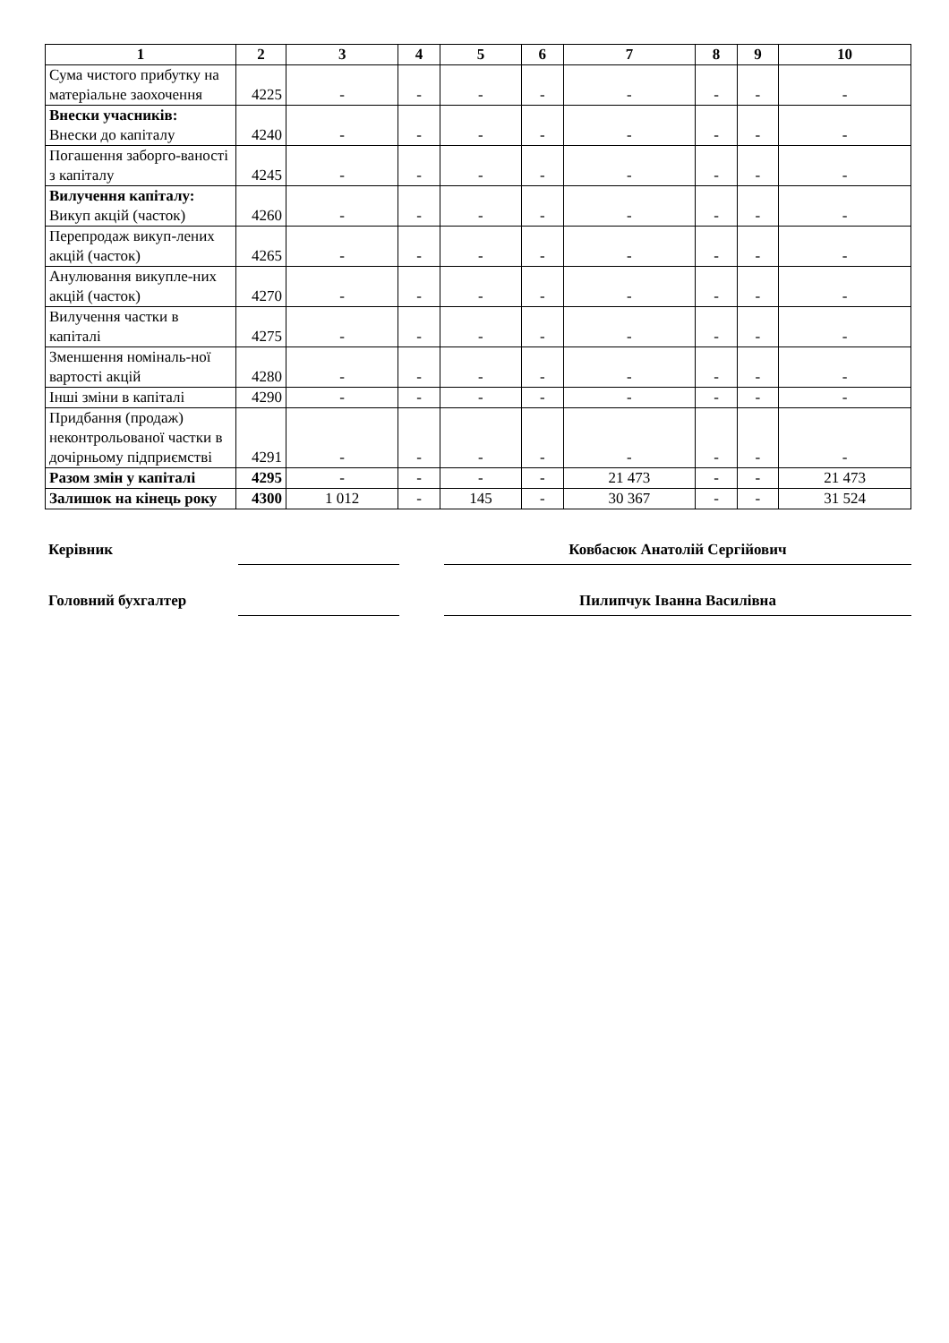| 1 | 2 | 3 | 4 | 5 | 6 | 7 | 8 | 9 | 10 |
| --- | --- | --- | --- | --- | --- | --- | --- | --- | --- |
| Сума чистого прибутку на матеріальне заохочення | 4225 | - | - | - | - | - | - | - | - |
| Внески учасників: Внески до капіталу | 4240 | - | - | - | - | - | - | - | - |
| Погашення заборго-ваності з капіталу | 4245 | - | - | - | - | - | - | - | - |
| Вилучення капіталу: Викуп акцій (часток) | 4260 | - | - | - | - | - | - | - | - |
| Перепродаж викуп-лених акцій (часток) | 4265 | - | - | - | - | - | - | - | - |
| Анулювання викупле-них акцій (часток) | 4270 | - | - | - | - | - | - | - | - |
| Вилучення частки в капіталі | 4275 | - | - | - | - | - | - | - | - |
| Зменшення номіналь-ної вартості акцій | 4280 | - | - | - | - | - | - | - | - |
| Інші зміни в капіталі | 4290 | - | - | - | - | - | - | - | - |
| Придбання (продаж) неконтрольованої частки в дочірньому підприємстві | 4291 | - | - | - | - | - | - | - | - |
| Разом змін у капіталі | 4295 | - | - | - | - | 21 473 | - | - | 21 473 |
| Залишок на кінець року | 4300 | 1 012 | - | 145 | - | 30 367 | - | - | 31 524 |
| Керівник | | | Ковбасюк Анатолій Сергійович |
| Головний бухгалтер | | | Пилипчук Іванна Василівна |